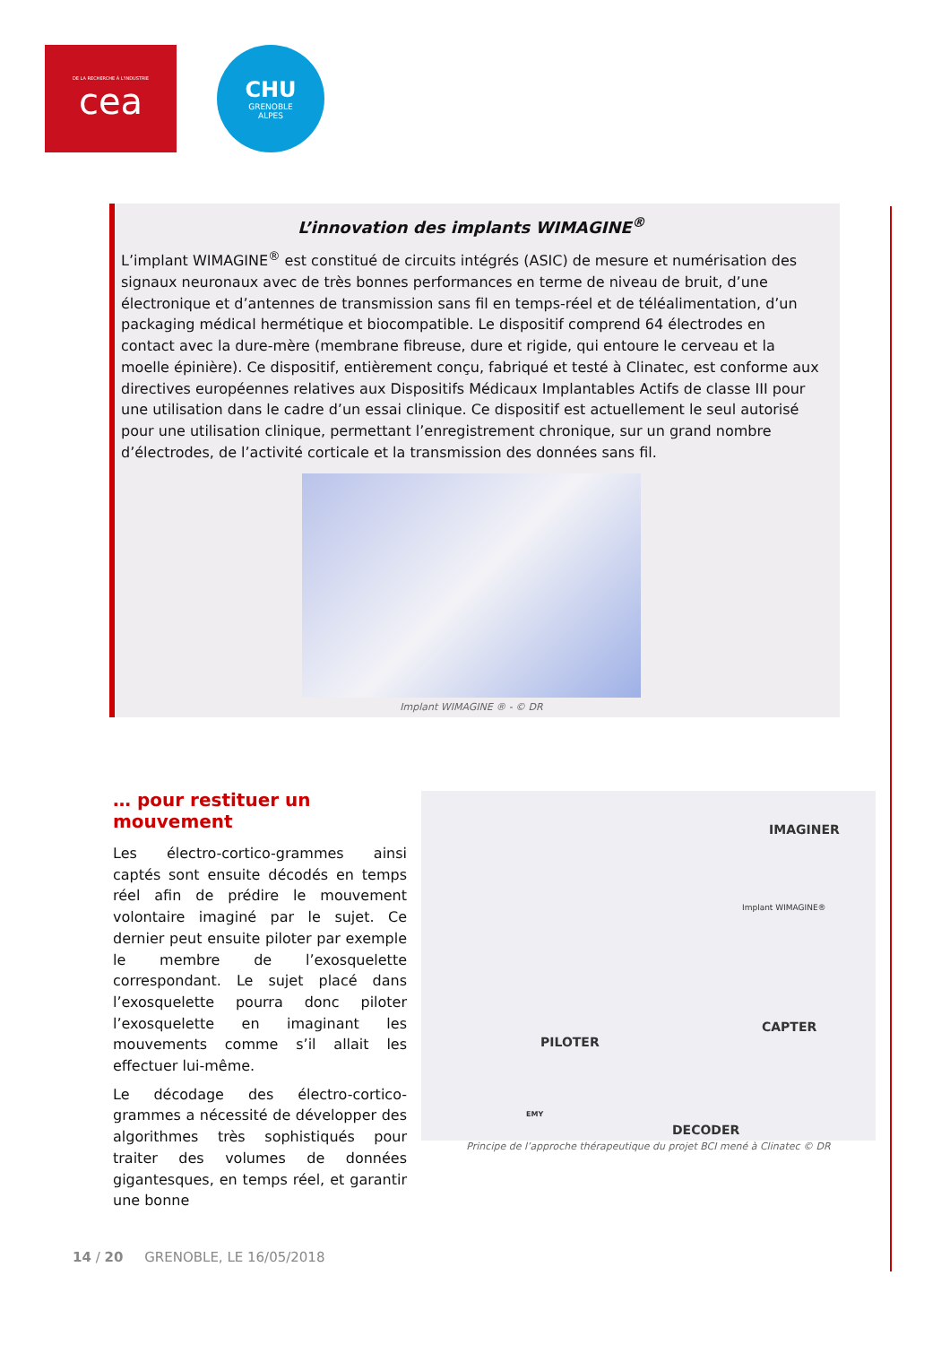DE LA RECHERCHE À L'INDUSTRIE
cea
CHU
GRENOBLE
ALPES
L’innovation des implants WIMAGINE<sup>®</sup>
L’implant WIMAGINE<sup>®</sup> est constitué de circuits intégrés (ASIC) de mesure et numérisation des signaux neuronaux avec de très bonnes performances en terme de niveau de bruit, d’une électronique et d’antennes de transmission sans fil en temps-réel et de téléalimentation, d’un packaging médical hermétique et biocompatible. Le dispositif comprend 64 électrodes en contact avec la dure-mère (membrane fibreuse, dure et rigide, qui entoure le cerveau et la moelle épinière). Ce dispositif, entièrement conçu, fabriqué et testé à Clinatec, est conforme aux directives européennes relatives aux Dispositifs Médicaux Implantables Actifs de classe III pour une utilisation dans le cadre d’un essai clinique. Ce dispositif est actuellement le seul autorisé pour une utilisation clinique, permettant l’enregistrement chronique, sur un grand nombre d’électrodes, de l’activité corticale et la transmission des données sans fil.
Implant WIMAGINE ® - © DR
… pour restituer un mouvement
Les électro-cortico-grammes ainsi captés sont ensuite décodés en temps réel afin de prédire le mouvement volontaire imaginé par le sujet. Ce dernier peut ensuite piloter par exemple le membre de l’exosquelette correspondant. Le sujet placé dans l’exosquelette pourra donc piloter l’exosquelette en imaginant les mouvements comme s’il allait les effectuer lui-même.
Le décodage des électro-cortico-grammes a nécessité de développer des algorithmes très sophistiqués pour traiter des volumes de données gigantesques, en temps réel, et garantir une bonne
IMAGINER
Implant WIMAGINE®
CAPTER
PILOTER
EMY
DECODER
Principe de l’approche thérapeutique du projet BCI mené à Clinatec © DR
14 / 20 GRENOBLE, LE 16/05/2018